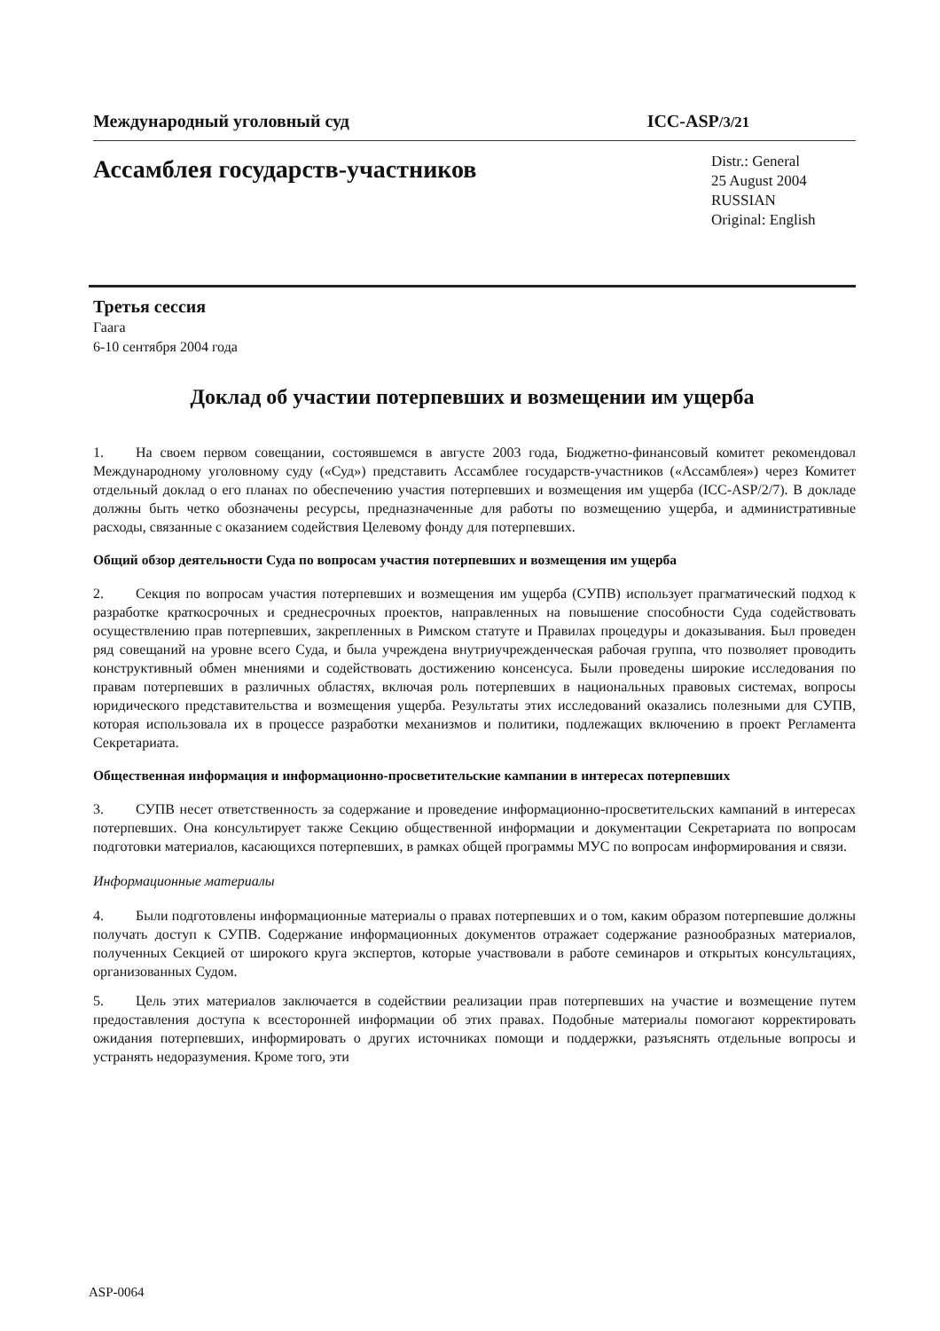Международный уголовный суд ICC-ASP/3/21
Ассамблея государств-участников
Distr.: General
25 August 2004
RUSSIAN
Original: English
Третья сессия
Гаага
6-10 сентября 2004 года
Доклад об участии потерпевших и возмещении им ущерба
1. На своем первом совещании, состоявшемся в августе 2003 года, Бюджетно-финансовый комитет рекомендовал Международному уголовному суду («Суд») представить Ассамблее государств-участников («Ассамблея») через Комитет отдельный доклад о его планах по обеспечению участия потерпевших и возмещения им ущерба (ICC-ASP/2/7). В докладе должны быть четко обозначены ресурсы, предназначенные для работы по возмещению ущерба, и административные расходы, связанные с оказанием содействия Целевому фонду для потерпевших.
Общий обзор деятельности Суда по вопросам участия потерпевших и возмещения им ущерба
2. Секция по вопросам участия потерпевших и возмещения им ущерба (СУПВ) использует прагматический подход к разработке краткосрочных и среднесрочных проектов, направленных на повышение способности Суда содействовать осуществлению прав потерпевших, закрепленных в Римском статуте и Правилах процедуры и доказывания. Был проведен ряд совещаний на уровне всего Суда, и была учреждена внутриучрежденческая рабочая группа, что позволяет проводить конструктивный обмен мнениями и содействовать достижению консенсуса. Были проведены широкие исследования по правам потерпевших в различных областях, включая роль потерпевших в национальных правовых системах, вопросы юридического представительства и возмещения ущерба. Результаты этих исследований оказались полезными для СУПВ, которая использовала их в процессе разработки механизмов и политики, подлежащих включению в проект Регламента Секретариата.
Общественная информация и информационно-просветительские кампании в интересах потерпевших
3. СУПВ несет ответственность за содержание и проведение информационно-просветительских кампаний в интересах потерпевших. Она консультирует также Секцию общественной информации и документации Секретариата по вопросам подготовки материалов, касающихся потерпевших, в рамках общей программы МУС по вопросам информирования и связи.
Информационные материалы
4. Были подготовлены информационные материалы о правах потерпевших и о том, каким образом потерпевшие должны получать доступ к СУПВ. Содержание информационных документов отражает содержание разнообразных материалов, полученных Секцией от широкого круга экспертов, которые участвовали в работе семинаров и открытых консультациях, организованных Судом.
5. Цель этих материалов заключается в содействии реализации прав потерпевших на участие и возмещение путем предоставления доступа к всесторонней информации об этих правах. Подобные материалы помогают корректировать ожидания потерпевших, информировать о других источниках помощи и поддержки, разъяснять отдельные вопросы и устранять недоразумения. Кроме того, эти
ASP-0064